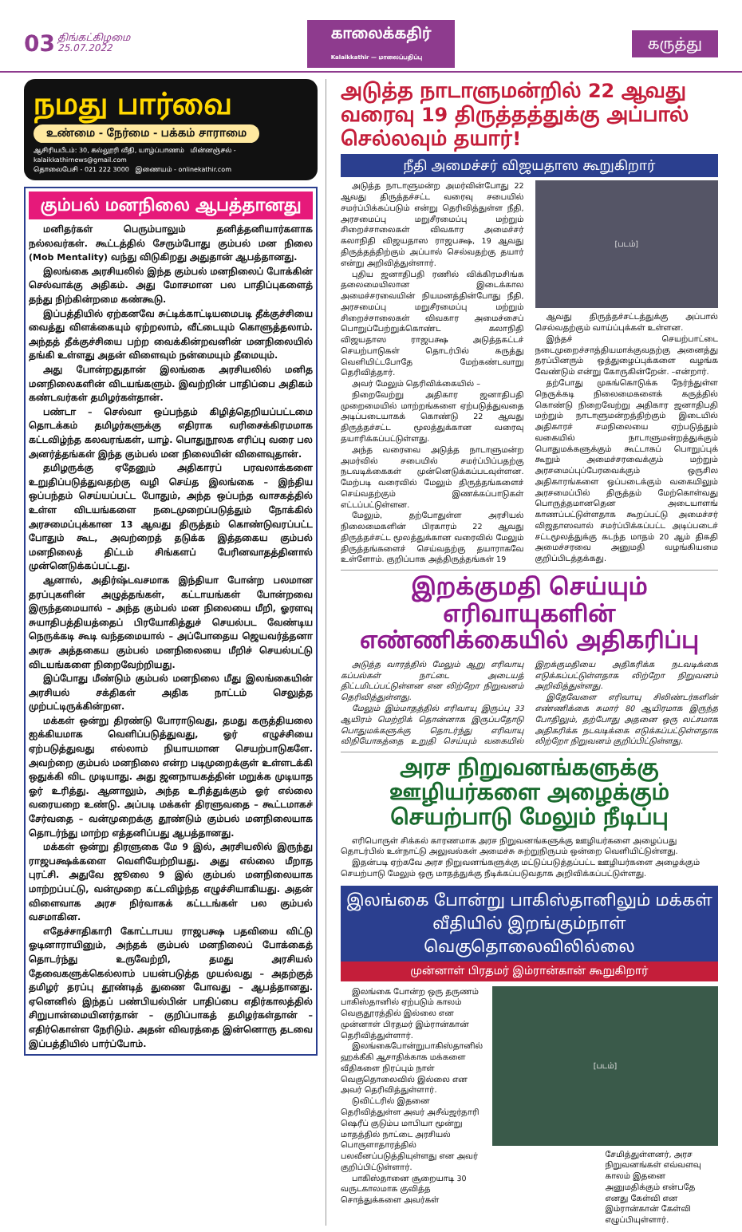03 திங்கட்கிழமை
25.07.2022
காலைக்கதிர்
Kalaikkathir — மாலைப்பதிப்பு
கருத்து
நமது பார்வை
உண்மை - நேர்மை - பக்கம் சாராமை
ஆசிரியபீடம்: 30, கல்லூரி வீதி, யாழ்ப்பாணம் மின்னஞ்சல் - kalaikkathirnews@gmail.com
தொலைபேசி - 021 222 3000 இணையம் - onlinekathir.com
கும்பல் மனநிலை ஆபத்தானது
மனிதர்கள் பெரும்பாலும் தனித்தனியார்களாக நல்லவர்கள். கூட்டத்தில் சேரும்போது கும்பல் மன நிலை (Mob Mentality) வந்து விடுகிறது அதுதான் ஆபத்தானது.
இலங்கை அரசியலில் இந்த கும்பல் மனநிலைப் போக்கின் செல்வாக்கு அதிகம். அது மோசமான பல பாதிப்புகளைத் தந்து நிற்கின்றமை கண்கூடு.
இப்பத்தியில் ஏற்கனவே சுட்டிக்காட்டியமைபடி தீக்குச்சியை வைத்து விளக்கையும் ஏற்றலாம், வீட்டையும் கொளுத்தலாம். அந்தத் தீக்குச்சியை பற்ற வைக்கின்றவனின் மனநிலையில் தங்கி உள்ளது அதன் விளைவும் நன்மையும் தீமையும்.
அது போன்றதுதான் இலங்கை அரசியலில் மனித மனநிலைகளின் விடயங்களும். இவற்றின் பாதிப்பை அதிகம் கண்டவர்கள் தமிழர்கள்தான்.
பண்டா – செல்வா ஒப்பந்தம் கிழித்தெறியப்பட்டமை தொடக்கம் தமிழர்களுக்கு எதிராக வரிசைக்கிரமமாக கட்டவிழ்ந்த கலவரங்கள், யாழ். பொதுநூலக எரிப்பு வரை பல அனர்த்தங்கள் இந்த கும்பல் மன நிலையின் விளைவுதான்.
தமிழருக்கு ஏதேனும் அதிகாரப் பரவலாக்களை உறுதிப்படுத்துவதற்கு வழி செய்த இலங்கை – இந்திய ஒப்பந்தம் செய்யப்பட்ட போதும், அந்த ஒப்பந்த வாசகத்தில் உள்ள விடயங்களை நடைமுறைப்படுத்தும் நோக்கில் அரசமைப்புக்கான 13 ஆவது திருத்தம் கொண்டுவரப்பட்ட போதும் கூட, அவற்றைத் தடுக்க இத்தகைய கும்பல் மனநிலைத் திட்டம் சிங்களப் பேரினவாதத்தினால் முன்னெடுக்கப்பட்டது.
ஆனால், அதிர்ஷ்டவசமாக இந்தியா போன்ற பலமான தரப்புகளின் அழுத்தங்கள், கட்டாயங்கள் போன்றவை இருந்தமையால் – அந்த கும்பல் மன நிலையை மீறி, ஓரளவு சுயாதிபத்தியத்தைப் பிரயோகித்துச் செயல்பட வேண்டிய நெருக்கடி கூடி வந்தமையால் – அப்போதைய ஜெயவர்த்தனா அரசு அத்தகைய கும்பல் மனநிலையை மீறிச் செயல்பட்டு விடயங்களை நிறைவேற்றியது.
இப்போது மீண்டும் கும்பல் மனநிலை மீது இலங்கையின் அரசியல் சக்திகள் அதிக நாட்டம் செலுத்த முற்பட்டிருக்கின்றன.
மக்கள் ஒன்று திரண்டு போராடுவது, தமது கருத்தியலை ஐக்கியமாக வெளிப்படுத்துவது, ஓர் எழுச்சியை ஏற்படுத்துவது எல்லாம் நியாயமான செயற்பாடுகளே. அவற்றை கும்பல் மனநிலை என்ற படிமுறைக்குள் உள்ளடக்கி ஒதுக்கி விட முடியாது. அது ஜனநாயகத்தின் மறுக்க முடியாத ஓர் உரித்து. ஆனாலும், அந்த உரித்துக்கும் ஓர் எல்லை வரையறை உண்டு. அப்படி மக்கள் திரளுவதை – கூட்டமாகச் சேர்வதை – வன்முறைக்கு தூண்டும் கும்பல் மனநிலையாக தொடர்ந்து மாற்ற எத்தனிப்பது ஆபத்தானது.
மக்கள் ஒன்று திரளுகை மே 9 இல், அரசியலில் இருந்து ராஜபக்ஷக்களை வெளியேற்றியது. அது எல்லை மீறாத புரட்சி. அதுவே ஜூலை 9 இல் கும்பல் மனநிலையாக மாற்றப்பட்டு, வன்முறை கட்டவிழ்ந்த எழுச்சியாகியது. அதன் விளைவாக அரச நிர்வாகக் கட்டடங்கள் பல கும்பல் வசமாகின.
எதேச்சாதிகாரி கோட்டாபய ராஜபக்ஷ பதவியை விட்டு ஓடினாராயினும், அந்தக் கும்பல் மனநிலைப் போக்கைத் தொடர்ந்து உருவேற்றி, தமது அரசியல் தேவைகளுக்கெல்லாம் பயன்படுத்த முயல்வது – அதற்குத் தமிழர் தரப்பு தூண்டித் துணை போவது – ஆபத்தானது. ஏனெனில் இந்தப் பண்பியல்பின் பாதிப்பை எதிர்காலத்தில் சிறுபான்மையினர்தான் – குறிப்பாகத் தமிழர்கள்தான் – எதிர்கொள்ள நேரிடும். அதன் விவரத்தை இன்னொரு தடவை இப்பத்தியில் பார்ப்போம்.
அடுத்த நாடாளுமன்றில் 22 ஆவது வரைவு 19 திருத்தத்துக்கு அப்பால் செல்லவும் தயார்!
நீதி அமைச்சர் விஜயதாஸ கூறுகிறார்
அடுத்த நாடாளுமன்ற அமர்வின்போது 22 ஆவது திருத்தச்சட்ட வரைவு சபையில் சமர்ப்பிக்கப்படும் என்று தெரிவித்துள்ள நீதி, அரசமைப்பு மறுசீரமைப்பு மற்றும் சிறைச்சாலைகள் விவகார அமைச்சர் கலாநிதி விஜயதாஸ ராஜபக்ஷ, 19 ஆவது திருத்தத்திற்கும் அப்பால் செல்வதற்கு தயார் என்று அறிவித்துள்ளார்.
புதிய ஜனாதிபதி ரணில் விக்கிரமசிங்க தலைமையிலான இடைக்கால அமைச்சரவையின் நியமனத்தின்போது நீதி, அரசமைப்பு மறுசீரமைப்பு மற்றும் சிறைச்சாலைகள் விவகார அமைச்சைப் பொறுப்பேற்றுக்கொண்ட கலாநிதி விஜயதாஸ ராஜபக்ஷ அடுத்தகட்டச் செயற்பாடுகள் தொடர்பில் கருத்து வெளியிட்டபோதே மேற்கண்டவாறு தெரிவித்தார்.
அவர் மேலும் தெரிவிக்கையில் –
நிறைவேற்று அதிகார ஜனாதிபதி முறைமையில் மாற்றங்களை ஏற்படுத்துவதை அடிப்படையாகக் கொண்டு 22 ஆவது திருத்தச்சட்ட மூலத்துக்கான வரைவு தயாரிக்கப்பட்டுள்ளது.
அந்த வரைவை அடுத்த நாடாளுமன்ற அமர்வில் சபையில் சமர்ப்பிப்பதற்கு நடவடிக்கைகள் முன்னெடுக்கப்படவுள்ளன. மேற்படி வரைவில் மேலும் திருத்தங்களைச் செய்வதற்கும் இணக்கப்பாடுகள் எட்டப்பட்டுள்ளன.
மேலும், தற்போதுள்ள அரசியல் நிலைமைகளின் பிரகாரம் 22 ஆவது திருத்தச்சட்ட மூலத்துக்கான வரைவில் மேலும் திருத்தங்களைச் செய்வதற்கு தயாராகவே உள்ளோம். குறிப்பாக அத்திருத்தங்கள் 19
[படம்]
ஆவது திருத்தச்சட்டத்துக்கு அப்பால் செல்வதற்கும் வாய்ப்புக்கள் உள்ளன.
இந்தச் செயற்பாட்டை நடைமுறைச்சாத்தியமாக்குவதற்கு அனைத்து தரப்பினரும் ஒத்துழைப்புக்களை வழங்க வேண்டும் என்று கோருகின்றேன். –என்றார்.
தற்போது முகங்கொடுக்க நேர்ந்துள்ள நெருக்கடி நிலைமைகளைக் கருத்தில் கொண்டு நிறைவேற்று அதிகார ஜனாதிபதி மற்றும் நாடாளுமன்றத்திற்கும் இடையில் அதிகாரச் சமநிலையை ஏற்படுத்தும் வகையில் நாடாளுமன்றத்துக்கும் பொதுமக்களுக்கும் கூட்டாகப் பொறுப்புக் கூறும் அமைச்சரவைக்கும் மற்றும் அரசமைப்புப்பேரவைக்கும் ஒருசில அதிகாரங்களை ஒப்படைக்கும் வகையிலும் அரசமைப்பில் திருத்தம் மேற்கொள்வது பொருத்தமானதென அடையாளங் காணப்பட்டுள்ளதாக கூறப்பட்டு அமைச்சர் விஜதாஸவால் சமர்ப்பிக்கப்பட்ட அடிப்படைச் சட்டமூலத்துக்கு கடந்த மாதம் 20 ஆம் திகதி அமைச்சரவை அனுமதி வழங்கியமை குறிப்பிடத்தக்கது.
இறக்குமதி செய்யும் எரிவாயுகளின் எண்ணிக்கையில் அதிகரிப்பு
அடுத்த வாரத்தில் மேலும் ஆறு எரிவாயு கப்பல்கள் நாட்டை அடையத் திட்டமிடப்பட்டுள்ளன என லிற்றோ நிறுவனம் தெரிவித்துள்ளது.
மேலும் இம்மாதத்தில் எரிவாயு இருப்பு 33 ஆயிரம் மெற்றிக் தொன்னாக இருப்பதோடு பொதுமக்களுக்கு தொடர்ந்து எரிவாயு விநியோகத்தை உறுதி செய்யும் வகையில் இறக்குமதியை அதிகரிக்க நடவடிக்கை எடுக்கப்பட்டுள்ளதாக லிற்றோ நிறுவனம் அறிவித்துள்ளது.
இதேவேளை எரிவாயு சிலிண்டர்களின் எண்ணிக்கை சுமார் 80 ஆயிரமாக இருந்த போதிலும், தற்போது அதனை ஒரு லட்சமாக அதிகரிக்க நடவடிக்கை எடுக்கப்பட்டுள்ளதாக லிற்றோ நிறுவனம் குறிப்பிட்டுள்ளது.
அரச நிறுவனங்களுக்கு ஊழியர்களை அழைக்கும் செயற்பாடு மேலும் நீடிப்பு
எரிபொருள் சிக்கல் காரணமாக அரச நிறுவனங்களுக்கு ஊழியர்களை அழைப்பது தொடர்பில் உள்நாட்டு அலுவல்கள் அமைச்சு சுற்றுநிருபம் ஒன்றை வெளியிட்டுள்ளது.
இதன்படி ஏற்கவே அரச நிறுவனங்களுக்கு மட்டுப்படுத்தப்பட்ட ஊழியர்களை அழைக்கும் செயற்பாடு மேலும் ஒரு மாதத்துக்கு நீடிக்கப்படுவதாக அறிவிக்கப்பட்டுள்ளது.
இலங்கை போன்று பாகிஸ்தானிலும் மக்கள் வீதியில் இறங்கும்நாள் வெகுதொலைவிலில்லை
முன்னாள் பிரதமர் இம்ரான்கான் கூறுகிறார்
இலங்கை போன்ற ஒரு தருணம் பாகிஸ்தானில் ஏற்படும் காலம் வெகுதூரத்தில் இல்லை என முன்னாள் பிரதமர் இம்ரான்கான் தெரிவித்துள்ளார்.
இலங்கைபோன்றுபாகிஸ்தானில் ஹக்கீகி ஆசாதிக்காக மக்களை வீதிகளை நிரப்பும் நாள் வெகுதொலைவில் இல்லை என அவர் தெரிவித்துள்ளார்.
டுவிட்டரில் இதனை தெரிவித்துள்ள அவர் அசீவ்ஜர்தாரி ஷெரீப் குடும்ப மாபியா மூன்று மாதத்தில் நாட்டை அரசியல் பொருளாதாரத்தில் பலவீனப்படுத்தியுள்ளது என அவர் குறிப்பிட்டுள்ளார்.
பாகிஸ்தானை சூறையாடி 30 வருடகாலமாக குவித்த சொத்துக்களை அவர்கள்
[படம்]
சேமித்துள்ளனர், அரச நிறுவனங்கள் எவ்வளவு காலம் இதனை அனுமதிக்கும் என்பதே எனது கேள்வி என இம்ரான்கான் கேள்வி எழுப்பியுள்ளார்.